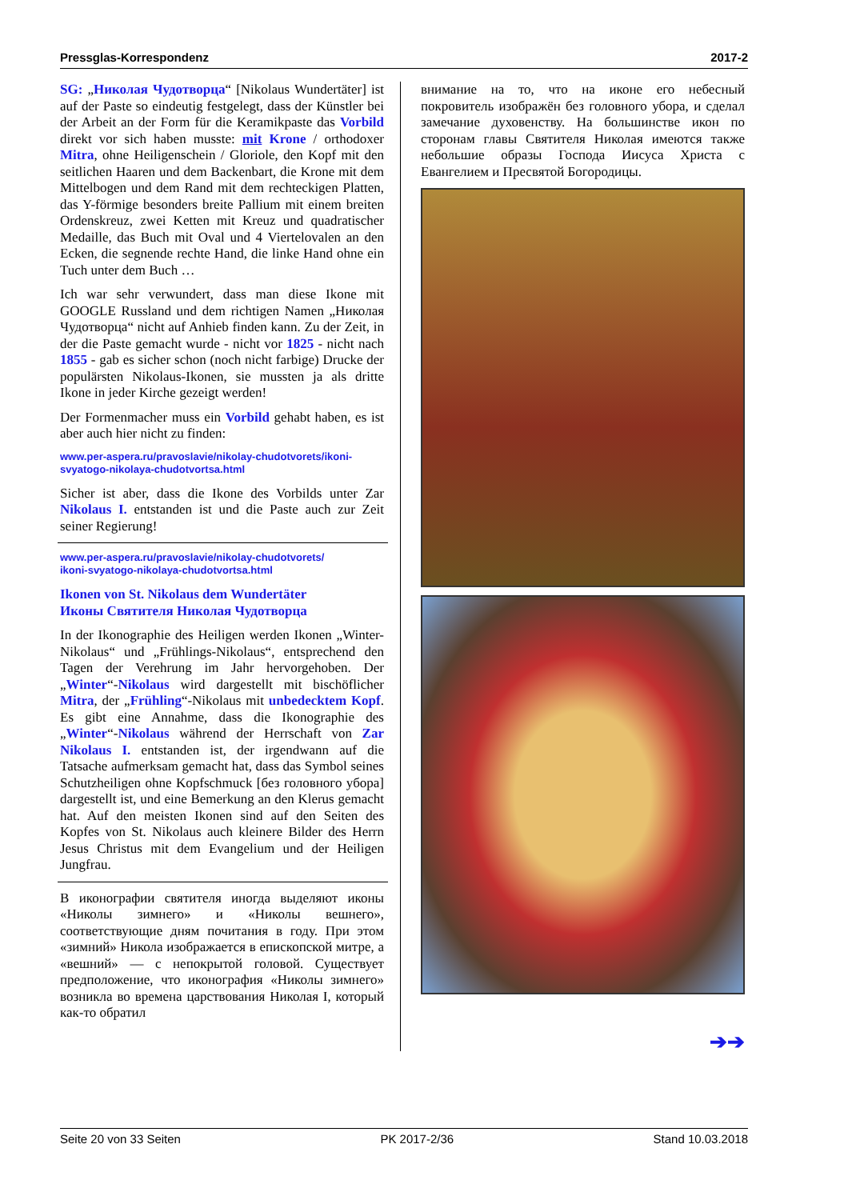Pressglas-Korrespondenz 2017-2
SG: „Николая Чудотворца“ [Nikolaus Wundertäter] ist auf der Paste so eindeutig festgelegt, dass der Künstler bei der Arbeit an der Form für die Keramikpaste das Vorbild direkt vor sich haben musste: mit Krone / orthodoxer Mitra, ohne Heiligenschein / Gloriole, den Kopf mit den seitlichen Haaren und dem Backenbart, die Krone mit dem Mittelbogen und dem Rand mit dem rechteckigen Platten, das Y-förmige besonders breite Pallium mit einem breiten Ordenskreuz, zwei Ketten mit Kreuz und quadratischer Medaille, das Buch mit Oval und 4 Viertelovalen an den Ecken, die segnende rechte Hand, die linke Hand ohne ein Tuch unter dem Buch …
Ich war sehr verwundert, dass man diese Ikone mit GOOGLE Russland und dem richtigen Namen „Николая Чудотворца“ nicht auf Anhieb finden kann. Zu der Zeit, in der die Paste gemacht wurde - nicht vor 1825 - nicht nach 1855 - gab es sicher schon (noch nicht farbige) Drucke der populärsten Nikolaus-Ikonen, sie mussten ja als dritte Ikone in jeder Kirche gezeigt werden!
Der Formenmacher muss ein Vorbild gehabt haben, es ist aber auch hier nicht zu finden:
www.per-aspera.ru/pravoslavie/nikolay-chudotvorets/ikoni-svyatogo-nikolaya-chudotvortsa.html
Sicher ist aber, dass die Ikone des Vorbilds unter Zar Nikolaus I. entstanden ist und die Paste auch zur Zeit seiner Regierung!
www.per-aspera.ru/pravoslavie/nikolay-chudotvorets/
ikoni-svyatogo-nikolaya-chudotvortsa.html
Ikonen von St. Nikolaus dem Wundertäter
Иконы Святителя Николая Чудотворца
In der Ikonographie des Heiligen werden Ikonen „Winter-Nikolaus“ und „Frühlings-Nikolaus“, entsprechend den Tagen der Verehrung im Jahr hervorgehoben. Der „Winter“-Nikolaus wird dargestellt mit bischöflicher Mitra, der „Frühling“-Nikolaus mit unbedecktem Kopf. Es gibt eine Annahme, dass die Ikonographie des „Winter“-Nikolaus während der Herrschaft von Zar Nikolaus I. entstanden ist, der irgendwann auf die Tatsache aufmerksam gemacht hat, dass das Symbol seines Schutzheiligen ohne Kopfschmuck [без головного убора] dargestellt ist, und eine Bemerkung an den Klerus gemacht hat. Auf den meisten Ikonen sind auf den Seiten des Kopfes von St. Nikolaus auch kleinere Bilder des Herrn Jesus Christus mit dem Evangelium und der Heiligen Jungfrau.
В иконографии святителя иногда выделяют иконы «Николы зимнего» и «Николы вешнего», соответствующие дням почитания в году. При этом «зимний» Никола изображается в епископской митре, а «вешний» — с непокрытой головой. Существует предположение, что иконография «Николы зимнего» возникла во времена царствования Николая I, который как-то обратил
внимание на то, что на иконе его небесный покровитель изображён без головного убора, и сделал замечание духовенству. На большинстве икон по сторонам главы Святителя Николая имеются также небольшие образы Господа Иисуса Христа с Евангелием и Пресвятой Богородицы.
➔➔
Seite 20 von 33 Seiten PK 2017-2/36 Stand 10.03.2018